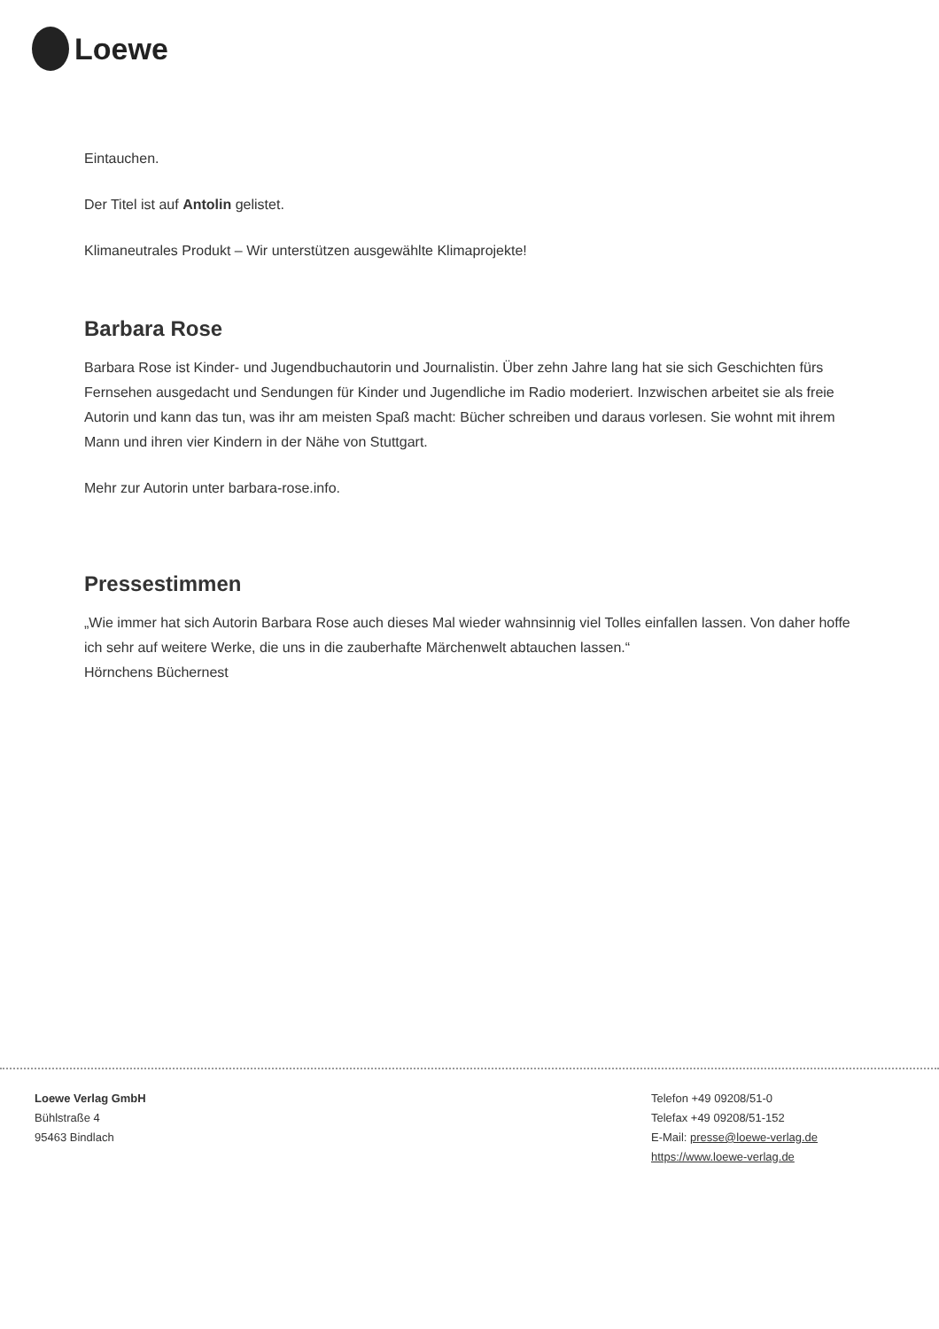Loewe
Eintauchen.
Der Titel ist auf Antolin gelistet.
Klimaneutrales Produkt – Wir unterstützen ausgewählte Klimaprojekte!
Barbara Rose
Barbara Rose ist Kinder- und Jugendbuchautorin und Journalistin. Über zehn Jahre lang hat sie sich Geschichten fürs Fernsehen ausgedacht und Sendungen für Kinder und Jugendliche im Radio moderiert. Inzwischen arbeitet sie als freie Autorin und kann das tun, was ihr am meisten Spaß macht: Bücher schreiben und daraus vorlesen. Sie wohnt mit ihrem Mann und ihren vier Kindern in der Nähe von Stuttgart.
Mehr zur Autorin unter barbara-rose.info.
Pressestimmen
„Wie immer hat sich Autorin Barbara Rose auch dieses Mal wieder wahnsinnig viel Tolles einfallen lassen. Von daher hoffe ich sehr auf weitere Werke, die uns in die zauberhafte Märchenwelt abtauchen lassen.“
Hörnchens Büchernest
Loewe Verlag GmbH
Bühlstraße 4
95463 Bindlach
Telefon +49 09208/51-0
Telefax +49 09208/51-152
E-Mail: presse@loewe-verlag.de
https://www.loewe-verlag.de